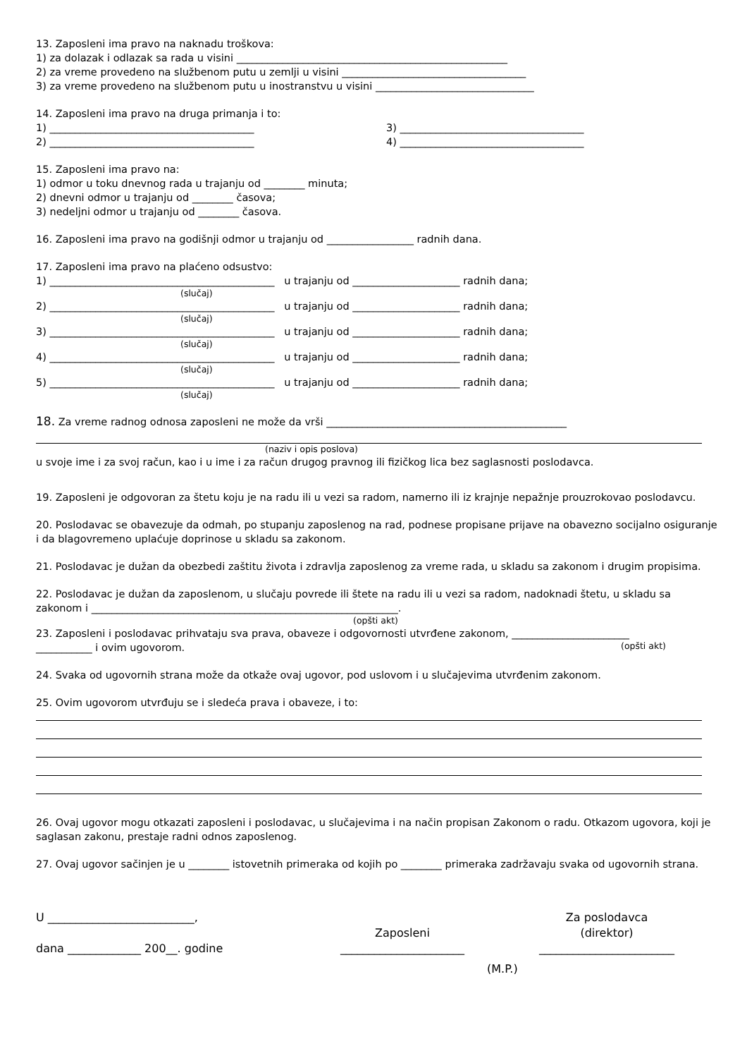13. Zaposleni ima pravo na naknadu troškova:
1) za dolazak i odlazak sa rada u visini _____________________________________________________
2) za vreme provedeno na službenom putu u zemlji u visini ____________________________________
3) za vreme provedeno na službenom putu u inostranstvu u visini _______________________________
14. Zaposleni ima pravo na druga primanja i to:
1) ________________________________________ 3) ____________________________________
2) ________________________________________ 4) ____________________________________
15. Zaposleni ima pravo na:
1) odmor u toku dnevnog rada u trajanju od ________ minuta;
2) dnevni odmor u trajanju od ________ časova;
3) nedeljni odmor u trajanju od ________ časova.
16. Zaposleni ima pravo na godišnji odmor u trajanju od _________________ radnih dana.
17. Zaposleni ima pravo na plaćeno odsustvo:
1) ____________________________________________ u trajanju od _____________________ radnih dana;
(slučaj)
2) ____________________________________________ u trajanju od _____________________ radnih dana;
(slučaj)
3) ____________________________________________ u trajanju od _____________________ radnih dana;
(slučaj)
4) ____________________________________________ u trajanju od _____________________ radnih dana;
(slučaj)
5) ____________________________________________ u trajanju od _____________________ radnih dana;
(slučaj)
18. Za vreme radnog odnosa zaposleni ne može da vrši _______________________________________________
(naziv i opis poslova)
u svoje ime i za svoj račun, kao i u ime i za račun drugog pravnog ili fizičkog lica bez saglasnosti poslodavca.
19. Zaposleni je odgovoran za štetu koju je na radu ili u vezi sa radom, namerno ili iz krajnje nepažnje prouzrokovao poslodavcu.
20. Poslodavac se obavezuje da odmah, po stupanju zaposlenog na rad, podnese propisane prijave na obavezno socijalno osiguranje i da blagovremeno uplaćuje doprinose u skladu sa zakonom.
21. Poslodavac je dužan da obezbedi zaštitu života i zdravlja zaposlenog za vreme rada, u skladu sa zakonom i drugim propisima.
22. Poslodavac je dužan da zaposlenom, u slučaju povrede ili štete na radu ili u vezi sa radom, nadoknadi štetu, u skladu sa zakonom i ____________________________________________________________.
(opšti akt)
23. Zaposleni i poslodavac prihvataju sva prava, obaveze i odgovornosti utvrđene zakonom, _______________________
___________ i ovim ugovorom. (opšti akt)
24. Svaka od ugovornih strana može da otkaže ovaj ugovor, pod uslovom i u slučajevima utvrđenim zakonom.
25. Ovim ugovorom utvrđuju se i sledeća prava i obaveze, i to:
26. Ovaj ugovor mogu otkazati zaposleni i poslodavac, u slučajevima i na način propisan Zakonom o radu. Otkazom ugovora, koji je saglasan zakonu, prestaje radni odnos zaposlenog.
27. Ovaj ugovor sačinjen je u ________ istovetnih primeraka od kojih po ________ primeraka zadržavaju svaka od ugovornih strana.
U __________________________,
dana _____________ 200__. godine
Zaposleni
______________________
Za poslodavca
(direktor)
________________________
(M.P.)